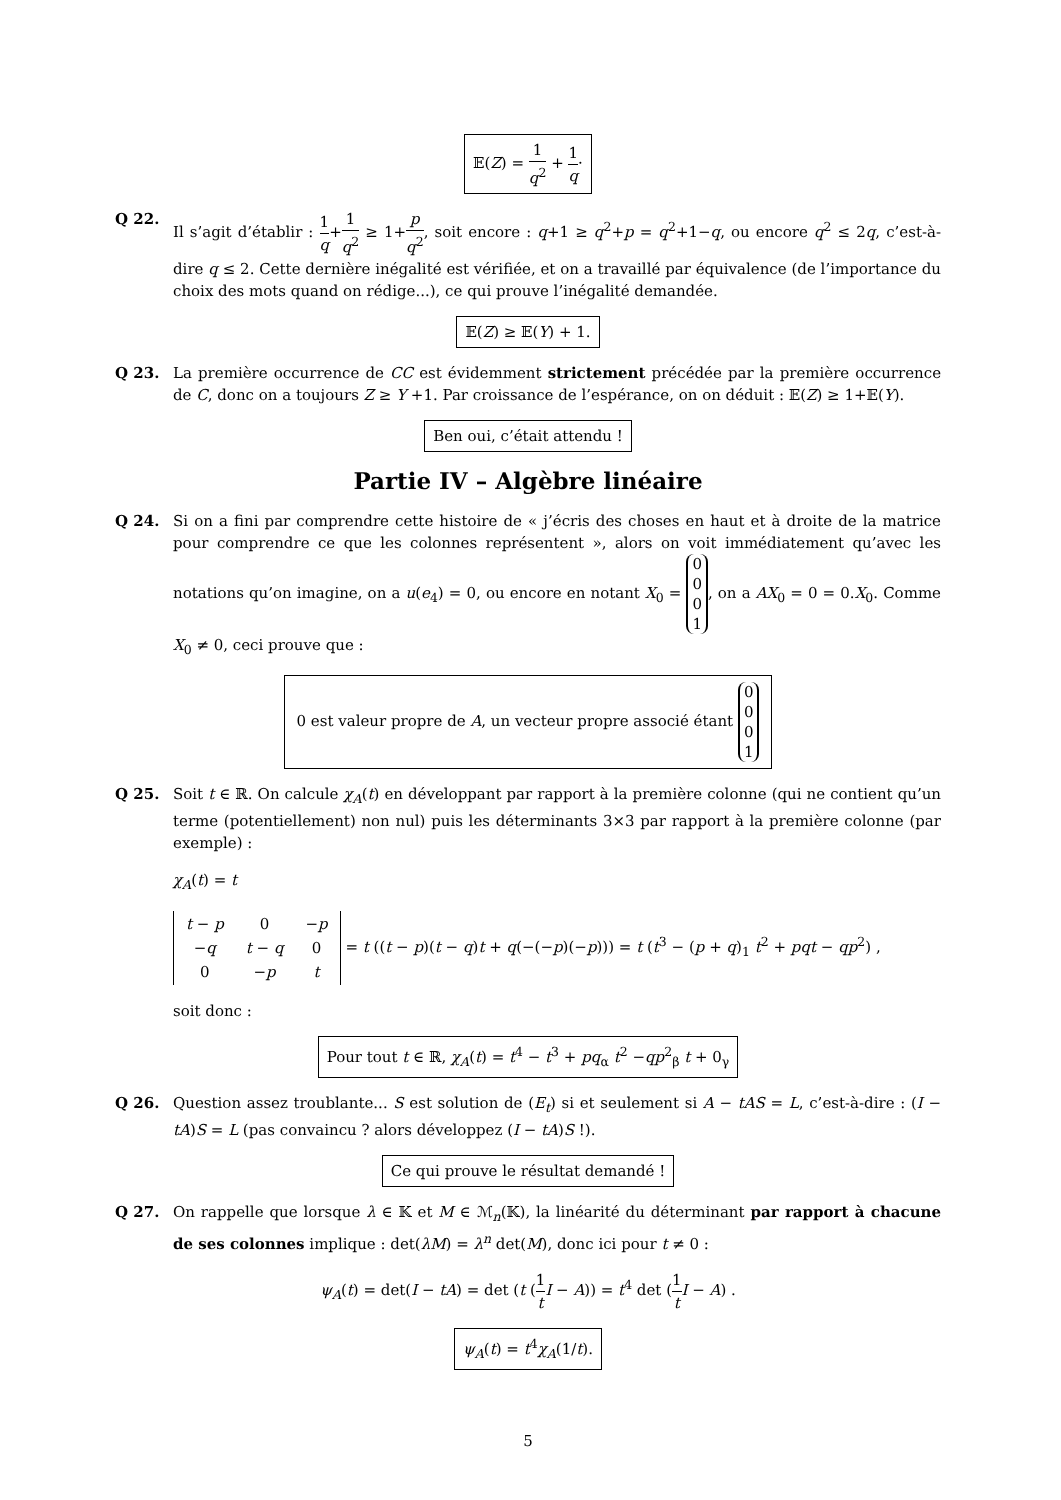𝔼(Z) = 1 q<sup>2</sup> + 1 q·
Q 22. Il s’agit d’établir : 1 q+1 q<sup>2</sup> ≥ 1+p q<sup>2</sup>, soit encore : q+1 ≥ q<sup>2</sup>+p = q<sup>2</sup>+1−q, ou encore q<sup>2</sup> ≤ 2q, c’est-à-dire q ≤ 2. Cette dernière inégalité est vérifiée, et on a travaillé par équivalence (de l’importance du choix des mots quand on rédige...), ce qui prouve l’inégalité demandée.
𝔼(Z) ≥ 𝔼(Y) + 1.
Q 23. La première occurrence de CC est évidemment strictement précédée par la première occurrence de C, donc on a toujours Z ≥ Y +1. Par croissance de l’espérance, on on déduit : 𝔼(Z) ≥ 1+𝔼(Y).
Ben oui, c’était attendu !
Partie IV – Algèbre linéaire
Q 24. Si on a fini par comprendre cette histoire de « j’écris des choses en haut et à droite de la matrice pour comprendre ce que les colonnes représentent », alors on voit immédiatement qu’avec les notations qu’on imagine, on a u(e<sub>4</sub>) = 0, ou encore en notant X<sub>0</sub> = 0
0
0
1, on a AX<sub>0</sub> = 0 = 0.X<sub>0</sub>. Comme X<sub>0</sub> ≠ 0, ceci prouve que :
0 est valeur propre de A, un vecteur propre associé étant 0
0
0
1
Q 25. Soit t ∈ ℝ. On calcule χ<sub>A</sub>(t) en développant par rapport à la première colonne (qui ne contient qu’un terme (potentiellement) non nul) puis les déterminants 3×3 par rapport à la première colonne (par exemple) :
χ<sub>A</sub>(t) = t
| t − p | 0 | − p |
| − q | t − q | 0 |
| 0 | − p | t |
= t ((t − p)(t − q)t + q(−(−p)(−p))) = t (t<sup>3</sup> − (p + q)<sub>1</sub> t<sup>2</sup> + pqt − qp<sup>2</sup>) , soit donc :
Pour tout t ∈ ℝ, χ<sub>A</sub>(t) = t<sup>4</sup> − t<sup>3</sup> + pq<sub>α</sub> t<sup>2</sup> −qp<sup>2</sup><sub>β</sub> t + 0<sub>γ</sub>
Q 26. Question assez troublante... S est solution de (E<sub>t</sub>) si et seulement si A − tAS = L, c’est-à-dire : (I − tA)S = L (pas convaincu ? alors développez (I − tA)S !).
Ce qui prouve le résultat demandé !
Q 27. On rappelle que lorsque λ ∈ 𝕂 et M ∈ ℳ<sub>n</sub>(𝕂), la linéarité du déterminant par rapport à chacune de ses colonnes implique : det(λM) = λ<sup>n</sup> det(M), donc ici pour t ≠ 0 :
ψ<sub>A</sub>(t) = det(I − tA) = det (t (1 t I − A)) = t<sup>4</sup> det (1 t I − A) .
ψ<sub>A</sub>(t) = t<sup>4</sup>χ<sub>A</sub>(1/t).
5